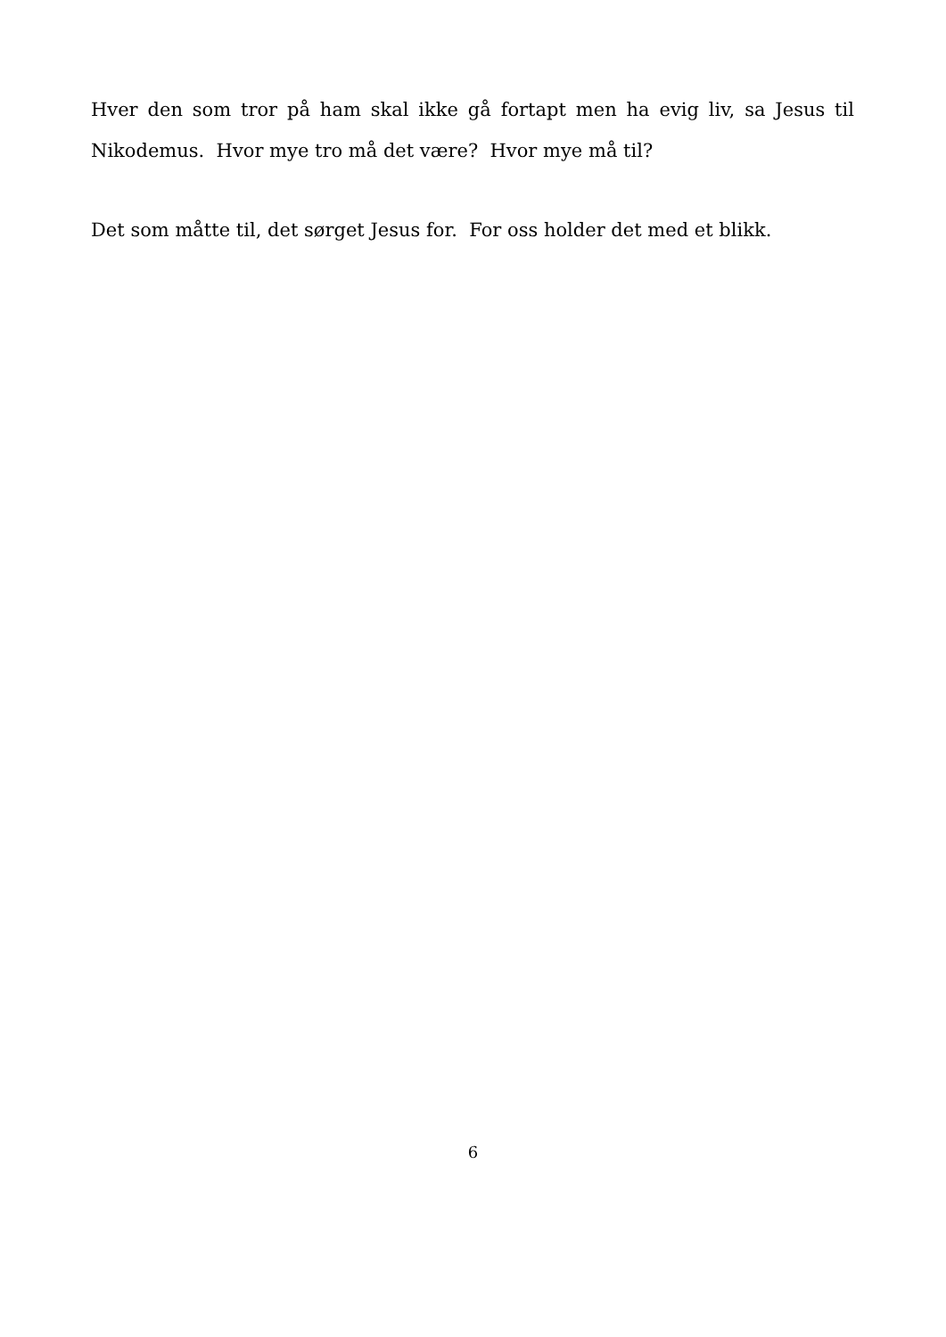Hver den som tror på ham skal ikke gå fortapt men ha evig liv, sa Jesus til Nikodemus. Hvor mye tro må det være? Hvor mye må til?
Det som måtte til, det sørget Jesus for. For oss holder det med et blikk.
6